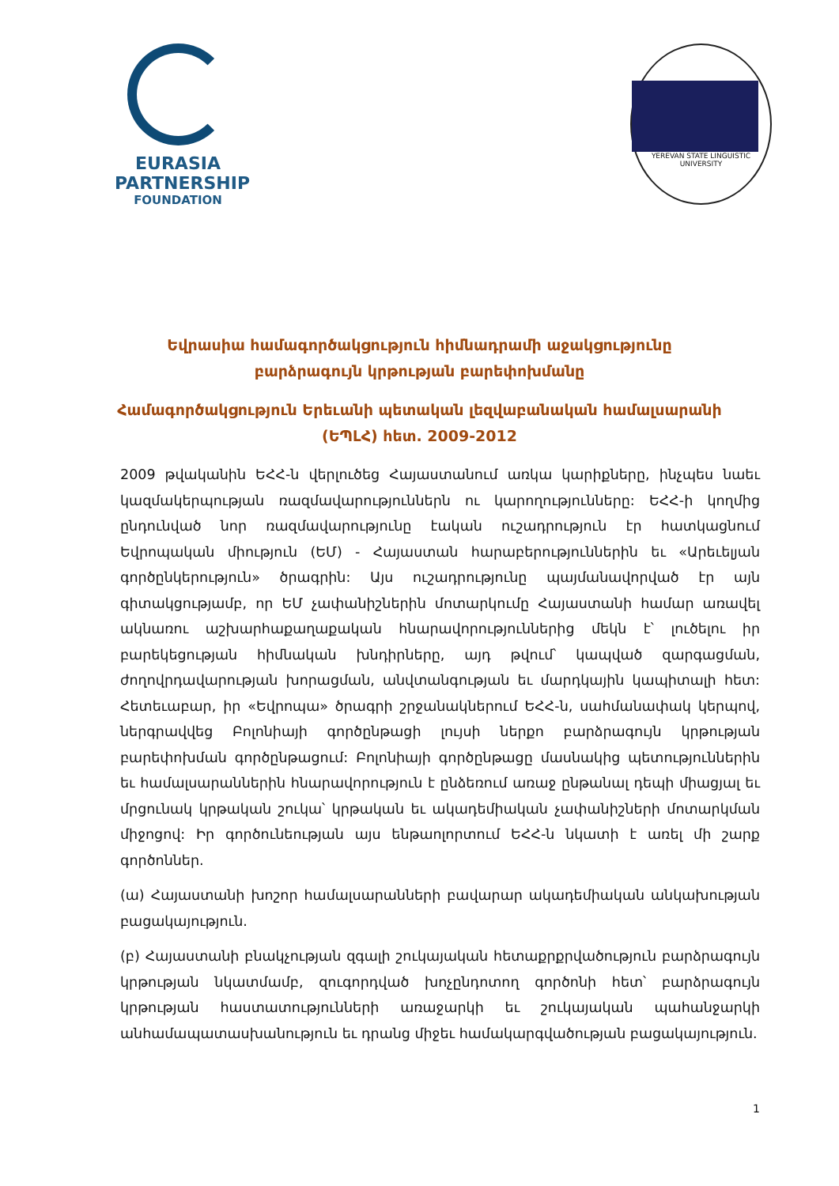EURASIA
PARTNERSHIP
FOUNDATION
YEREVAN STATE LINGUISTIC UNIVERSITY
Եվրասիա համագործակցություն հիմնադրամի աջակցությունը բարձրագույն կրթության բարեփոխմանը
Համագործակցություն Երեւանի պետական լեզվաբանական համալսարանի (ԵՊԼՀ) հետ. 2009-2012
2009 թվականին ԵՀՀ-ն վերլուծեց Հայաստանում առկա կարիքները, ինչպես նաեւ կազմակերպության ռազմավարություններն ու կարողությունները: ԵՀՀ-ի կողմից ընդունված նոր ռազմավարությունը էական ուշադրություն էր հատկացնում Եվրոպական միություն (ԵՄ) - Հայաստան հարաբերություններին եւ «Արեւելյան գործընկերություն» ծրագրին: Այս ուշադրությունը պայմանավորված էր այն գիտակցությամբ, որ ԵՄ չափանիշներին մոտարկումը Հայաստանի համար առավել ակնառու աշխարհաքաղաքական հնարավորություններից մեկն է՝ լուծելու իր բարեկեցության հիմնական խնդիրները, այդ թվում՝ կապված զարգացման, ժողովրդավարության խորացման, անվտանգության եւ մարդկային կապիտալի հետ: Հետեւաբար, իր «Եվրոպա» ծրագրի շրջանակներում ԵՀՀ-ն, սահմանափակ կերպով, ներգրավվեց Բոլոնիայի գործընթացի լույսի ներքո բարձրագույն կրթության բարեփոխման գործընթացում: Բոլոնիայի գործընթացը մասնակից պետություններին եւ համալսարաններին հնարավորություն է ընձեռում առաջ ընթանալ դեպի միացյալ եւ մրցունակ կրթական շուկա՝ կրթական եւ ակադեմիական չափանիշների մոտարկման միջոցով: Իր գործունեության այս ենթաոլորտում ԵՀՀ-ն նկատի է առել մի շարք գործոններ.
(ա) Հայաստանի խոշոր համալսարանների բավարար ակադեմիական անկախության բացակայություն.
(բ) Հայաստանի բնակչության զգալի շուկայական հետաքրքրվածություն բարձրագույն կրթության նկատմամբ, զուգորդված խոչընդոտող գործոնի հետ՝ բարձրագույն կրթության հաստատությունների առաջարկի եւ շուկայական պահանջարկի անհամապատասխանություն եւ դրանց միջեւ համակարգվածության բացակայություն.
1